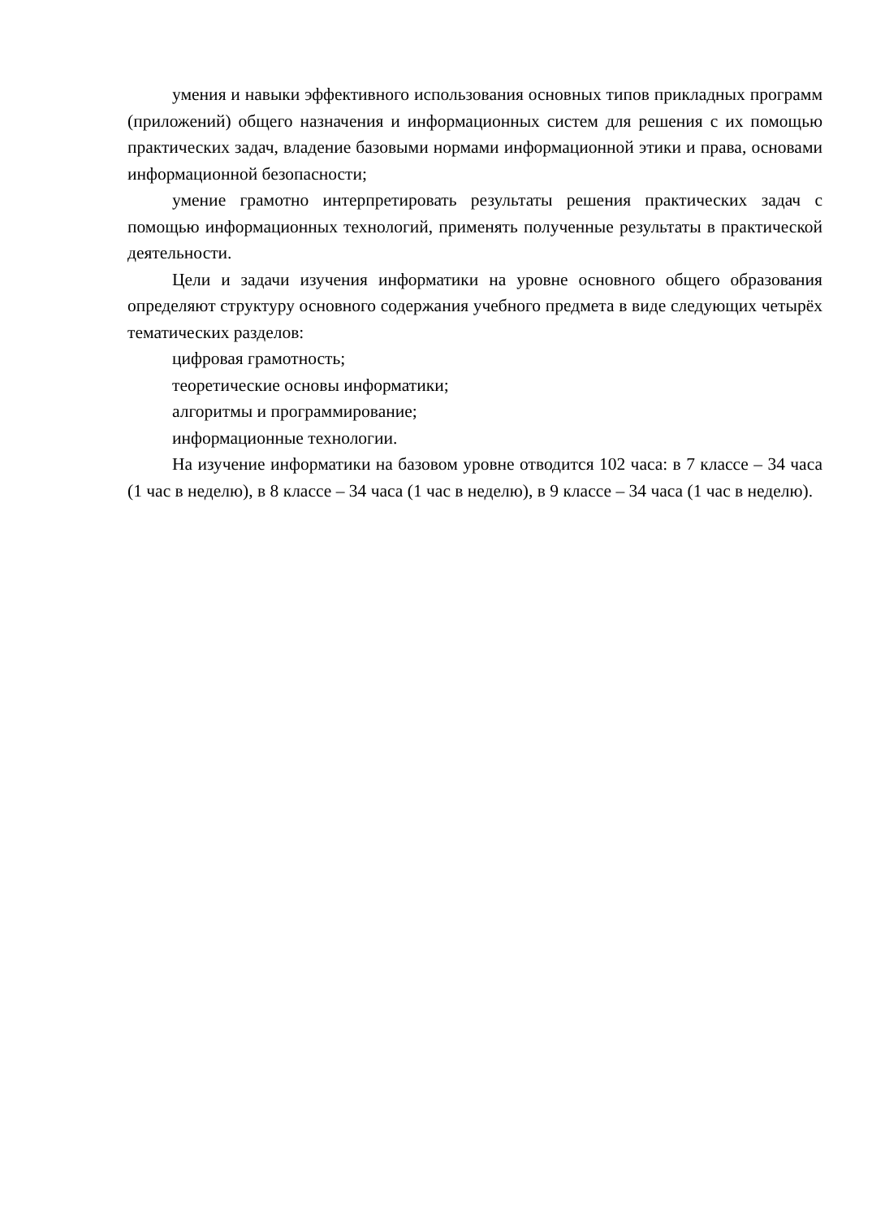умения и навыки эффективного использования основных типов прикладных программ (приложений) общего назначения и информационных систем для решения с их помощью практических задач, владение базовыми нормами информационной этики и права, основами информационной безопасности;
умение грамотно интерпретировать результаты решения практических задач с помощью информационных технологий, применять полученные результаты в практической деятельности.
Цели и задачи изучения информатики на уровне основного общего образования определяют структуру основного содержания учебного предмета в виде следующих четырёх тематических разделов:
цифровая грамотность;
теоретические основы информатики;
алгоритмы и программирование;
информационные технологии.
На изучение информатики на базовом уровне отводится 102 часа: в 7 классе – 34 часа (1 час в неделю), в 8 классе – 34 часа (1 час в неделю), в 9 классе – 34 часа (1 час в неделю).